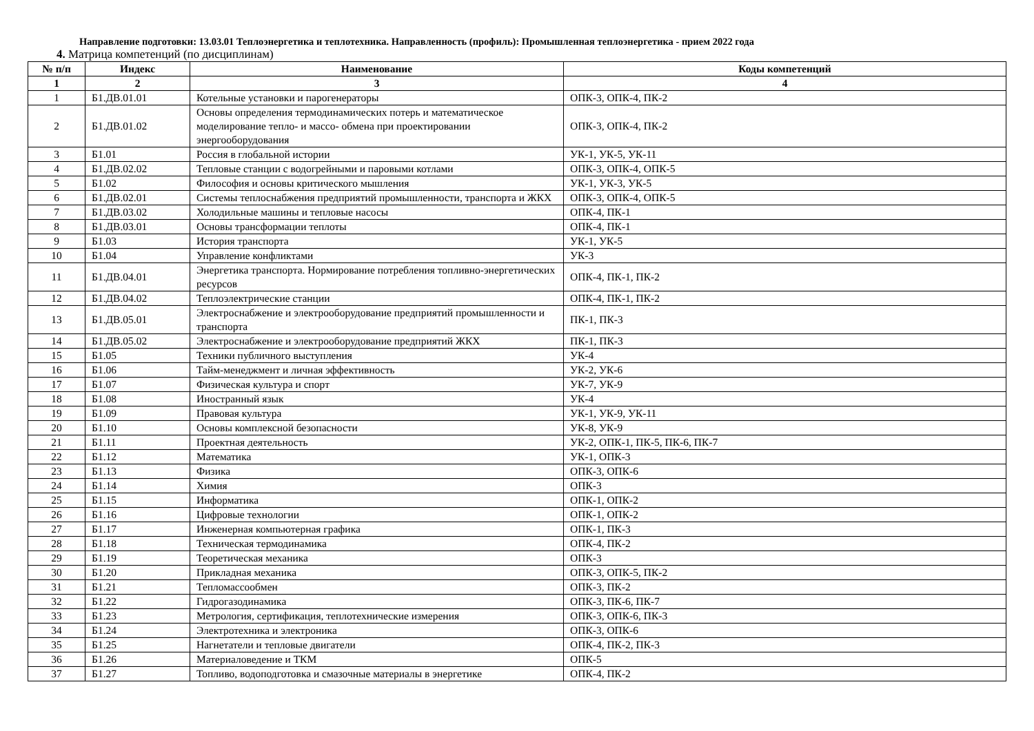Направление подготовки: 13.03.01 Теплоэнергетика и теплотехника. Направленность (профиль): Промышленная теплоэнергетика - прием 2022 года
4. Матрица компетенций (по дисциплинам)
| № п/п | Индекс | Наименование | Коды компетенций |
| --- | --- | --- | --- |
| 1 | 2 | 3 | 4 |
| 1 | Б1.ДВ.01.01 | Котельные установки и парогенераторы | ОПК-3, ОПК-4, ПК-2 |
| 2 | Б1.ДВ.01.02 | Основы определения термодинамических потерь и математическое моделирование тепло- и массо- обмена при проектировании энергооборудования | ОПК-3, ОПК-4, ПК-2 |
| 3 | Б1.01 | Россия в глобальной истории | УК-1, УК-5, УК-11 |
| 4 | Б1.ДВ.02.02 | Тепловые станции с водогрейными и паровыми котлами | ОПК-3, ОПК-4, ОПК-5 |
| 5 | Б1.02 | Философия и основы критического мышления | УК-1, УК-3, УК-5 |
| 6 | Б1.ДВ.02.01 | Системы теплоснабжения предприятий промышленности, транспорта и ЖКХ | ОПК-3, ОПК-4, ОПК-5 |
| 7 | Б1.ДВ.03.02 | Холодильные машины и тепловые насосы | ОПК-4, ПК-1 |
| 8 | Б1.ДВ.03.01 | Основы трансформации теплоты | ОПК-4, ПК-1 |
| 9 | Б1.03 | История транспорта | УК-1, УК-5 |
| 10 | Б1.04 | Управление конфликтами | УК-3 |
| 11 | Б1.ДВ.04.01 | Энергетика транспорта. Нормирование потребления топливно-энергетических ресурсов | ОПК-4, ПК-1, ПК-2 |
| 12 | Б1.ДВ.04.02 | Теплоэлектрические станции | ОПК-4, ПК-1, ПК-2 |
| 13 | Б1.ДВ.05.01 | Электроснабжение и электрооборудование предприятий промышленности и транспорта | ПК-1, ПК-3 |
| 14 | Б1.ДВ.05.02 | Электроснабжение и электрооборудование предприятий ЖКХ | ПК-1, ПК-3 |
| 15 | Б1.05 | Техники публичного выступления | УК-4 |
| 16 | Б1.06 | Тайм-менеджмент и личная эффективность | УК-2, УК-6 |
| 17 | Б1.07 | Физическая культура и спорт | УК-7, УК-9 |
| 18 | Б1.08 | Иностранный язык | УК-4 |
| 19 | Б1.09 | Правовая культура | УК-1, УК-9, УК-11 |
| 20 | Б1.10 | Основы комплексной безопасности | УК-8, УК-9 |
| 21 | Б1.11 | Проектная деятельность | УК-2, ОПК-1, ПК-5, ПК-6, ПК-7 |
| 22 | Б1.12 | Математика | УК-1, ОПК-3 |
| 23 | Б1.13 | Физика | ОПК-3, ОПК-6 |
| 24 | Б1.14 | Химия | ОПК-3 |
| 25 | Б1.15 | Информатика | ОПК-1, ОПК-2 |
| 26 | Б1.16 | Цифровые технологии | ОПК-1, ОПК-2 |
| 27 | Б1.17 | Инженерная компьютерная графика | ОПК-1, ПК-3 |
| 28 | Б1.18 | Техническая термодинамика | ОПК-4, ПК-2 |
| 29 | Б1.19 | Теоретическая механика | ОПК-3 |
| 30 | Б1.20 | Прикладная механика | ОПК-3, ОПК-5, ПК-2 |
| 31 | Б1.21 | Тепломассообмен | ОПК-3, ПК-2 |
| 32 | Б1.22 | Гидрогазодинамика | ОПК-3, ПК-6, ПК-7 |
| 33 | Б1.23 | Метрология, сертификация, теплотехнические измерения | ОПК-3, ОПК-6, ПК-3 |
| 34 | Б1.24 | Электротехника и электроника | ОПК-3, ОПК-6 |
| 35 | Б1.25 | Нагнетатели и тепловые двигатели | ОПК-4, ПК-2, ПК-3 |
| 36 | Б1.26 | Материаловедение и ТКМ | ОПК-5 |
| 37 | Б1.27 | Топливо, водоподготовка и смазочные материалы в энергетике | ОПК-4, ПК-2 |